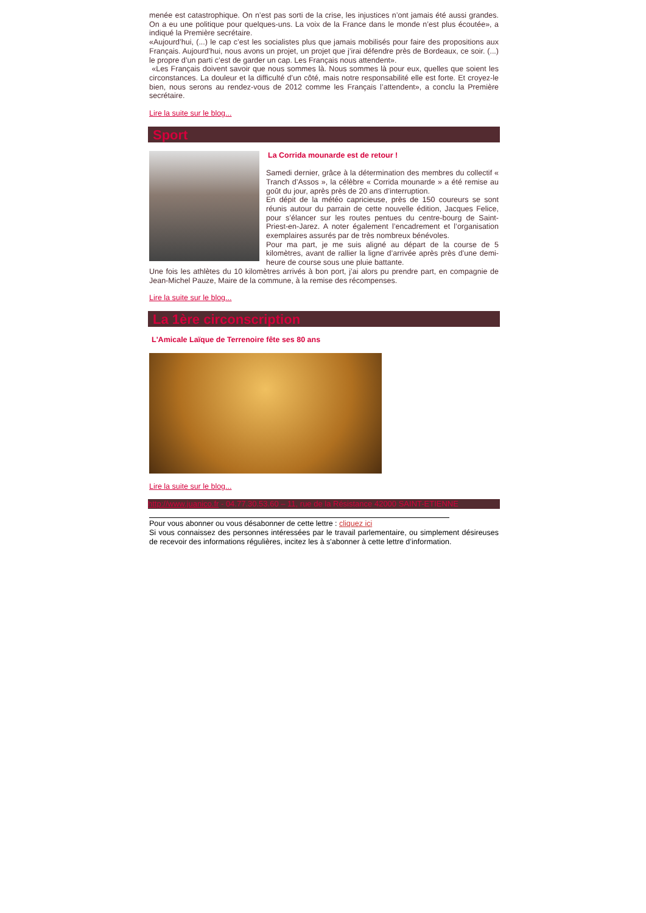menée est catastrophique. On n’est pas sorti de la crise, les injustices n’ont jamais été aussi grandes. On a eu une politique pour quelques-uns. La voix de la France dans le monde n’est plus écoutée», a indiqué la Première secrétaire.
«Aujourd’hui, (...) le cap c’est les socialistes plus que jamais mobilisés pour faire des propositions aux Français. Aujourd’hui, nous avons un projet, un projet que j’irai défendre près de Bordeaux, ce soir. (...) le propre d’un parti c’est de garder un cap. Les Français nous attendent».
«Les Français doivent savoir que nous sommes là. Nous sommes là pour eux, quelles que soient les circonstances. La douleur et la difficulté d’un côté, mais notre responsabilité elle est forte. Et croyez-le bien, nous serons au rendez-vous de 2012 comme les Français l’attendent», a conclu la Première secrétaire.
Lire la suite sur le blog...
Sport
La Corrida mounarde est de retour !
Samedi dernier, grâce à la détermination des membres du collectif « Tranch d’Assos », la célèbre « Corrida mounarde » a été remise au goût du jour, après près de 20 ans d’interruption.
En dépit de la météo capricieuse, près de 150 coureurs se sont réunis autour du parrain de cette nouvelle édition, Jacques Felice, pour s’élancer sur les routes pentues du centre-bourg de Saint-Priest-en-Jarez. A noter également l’encadrement et l’organisation exemplaires assurés par de très nombreux bénévoles.
Pour ma part, je me suis aligné au départ de la course de 5 kilomètres, avant de rallier la ligne d’arrivée après près d’une demi-heure de course sous une pluie battante.
Une fois les athlètes du 10 kilomètres arrivés à bon port, j’ai alors pu prendre part, en compagnie de Jean-Michel Pauze, Maire de la commune, à la remise des récompenses.
Lire la suite sur le blog...
La 1ère circonscription
L'Amicale Laïque de Terrenoire fête ses 80 ans
Lire la suite sur le blog...
http://www.juanico.fr - 04.77.30.53.60 – 11, rue de la Résistance 42000 SAINT-ETIENNE
Pour vous abonner ou vous désabonner de cette lettre : cliquez ici
Si vous connaissez des personnes intéressées par le travail parlementaire, ou simplement désireuses de recevoir des informations régulières, incitez les à s'abonner à cette lettre d’information.